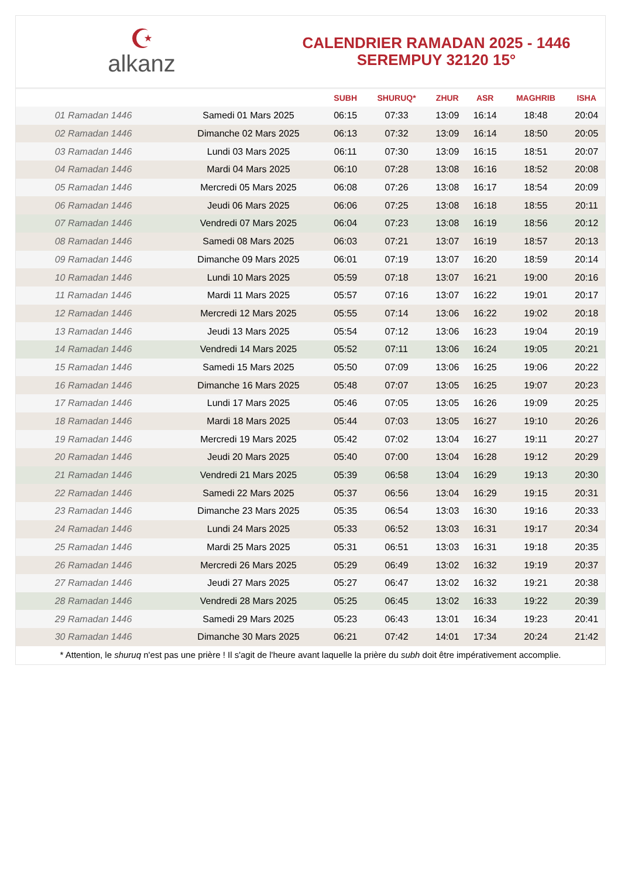☪
alkanz
CALENDRIER RAMADAN 2025 - 1446
SEREMPUY 32120 15°
| | | SUBH | SHURUQ* | ZHUR | ASR | MAGHRIB | ISHA |
| --- | --- | --- | --- | --- | --- | --- | --- |
| 01 Ramadan 1446 | Samedi 01 Mars 2025 | 06:15 | 07:33 | 13:09 | 16:14 | 18:48 | 20:04 |
| 02 Ramadan 1446 | Dimanche 02 Mars 2025 | 06:13 | 07:32 | 13:09 | 16:14 | 18:50 | 20:05 |
| 03 Ramadan 1446 | Lundi 03 Mars 2025 | 06:11 | 07:30 | 13:09 | 16:15 | 18:51 | 20:07 |
| 04 Ramadan 1446 | Mardi 04 Mars 2025 | 06:10 | 07:28 | 13:08 | 16:16 | 18:52 | 20:08 |
| 05 Ramadan 1446 | Mercredi 05 Mars 2025 | 06:08 | 07:26 | 13:08 | 16:17 | 18:54 | 20:09 |
| 06 Ramadan 1446 | Jeudi 06 Mars 2025 | 06:06 | 07:25 | 13:08 | 16:18 | 18:55 | 20:11 |
| 07 Ramadan 1446 | Vendredi 07 Mars 2025 | 06:04 | 07:23 | 13:08 | 16:19 | 18:56 | 20:12 |
| 08 Ramadan 1446 | Samedi 08 Mars 2025 | 06:03 | 07:21 | 13:07 | 16:19 | 18:57 | 20:13 |
| 09 Ramadan 1446 | Dimanche 09 Mars 2025 | 06:01 | 07:19 | 13:07 | 16:20 | 18:59 | 20:14 |
| 10 Ramadan 1446 | Lundi 10 Mars 2025 | 05:59 | 07:18 | 13:07 | 16:21 | 19:00 | 20:16 |
| 11 Ramadan 1446 | Mardi 11 Mars 2025 | 05:57 | 07:16 | 13:07 | 16:22 | 19:01 | 20:17 |
| 12 Ramadan 1446 | Mercredi 12 Mars 2025 | 05:55 | 07:14 | 13:06 | 16:22 | 19:02 | 20:18 |
| 13 Ramadan 1446 | Jeudi 13 Mars 2025 | 05:54 | 07:12 | 13:06 | 16:23 | 19:04 | 20:19 |
| 14 Ramadan 1446 | Vendredi 14 Mars 2025 | 05:52 | 07:11 | 13:06 | 16:24 | 19:05 | 20:21 |
| 15 Ramadan 1446 | Samedi 15 Mars 2025 | 05:50 | 07:09 | 13:06 | 16:25 | 19:06 | 20:22 |
| 16 Ramadan 1446 | Dimanche 16 Mars 2025 | 05:48 | 07:07 | 13:05 | 16:25 | 19:07 | 20:23 |
| 17 Ramadan 1446 | Lundi 17 Mars 2025 | 05:46 | 07:05 | 13:05 | 16:26 | 19:09 | 20:25 |
| 18 Ramadan 1446 | Mardi 18 Mars 2025 | 05:44 | 07:03 | 13:05 | 16:27 | 19:10 | 20:26 |
| 19 Ramadan 1446 | Mercredi 19 Mars 2025 | 05:42 | 07:02 | 13:04 | 16:27 | 19:11 | 20:27 |
| 20 Ramadan 1446 | Jeudi 20 Mars 2025 | 05:40 | 07:00 | 13:04 | 16:28 | 19:12 | 20:29 |
| 21 Ramadan 1446 | Vendredi 21 Mars 2025 | 05:39 | 06:58 | 13:04 | 16:29 | 19:13 | 20:30 |
| 22 Ramadan 1446 | Samedi 22 Mars 2025 | 05:37 | 06:56 | 13:04 | 16:29 | 19:15 | 20:31 |
| 23 Ramadan 1446 | Dimanche 23 Mars 2025 | 05:35 | 06:54 | 13:03 | 16:30 | 19:16 | 20:33 |
| 24 Ramadan 1446 | Lundi 24 Mars 2025 | 05:33 | 06:52 | 13:03 | 16:31 | 19:17 | 20:34 |
| 25 Ramadan 1446 | Mardi 25 Mars 2025 | 05:31 | 06:51 | 13:03 | 16:31 | 19:18 | 20:35 |
| 26 Ramadan 1446 | Mercredi 26 Mars 2025 | 05:29 | 06:49 | 13:02 | 16:32 | 19:19 | 20:37 |
| 27 Ramadan 1446 | Jeudi 27 Mars 2025 | 05:27 | 06:47 | 13:02 | 16:32 | 19:21 | 20:38 |
| 28 Ramadan 1446 | Vendredi 28 Mars 2025 | 05:25 | 06:45 | 13:02 | 16:33 | 19:22 | 20:39 |
| 29 Ramadan 1446 | Samedi 29 Mars 2025 | 05:23 | 06:43 | 13:01 | 16:34 | 19:23 | 20:41 |
| 30 Ramadan 1446 | Dimanche 30 Mars 2025 | 06:21 | 07:42 | 14:01 | 17:34 | 20:24 | 21:42 |
* Attention, le shuruq n'est pas une prière ! Il s'agit de l'heure avant laquelle la prière du subh doit être impérativement accomplie.